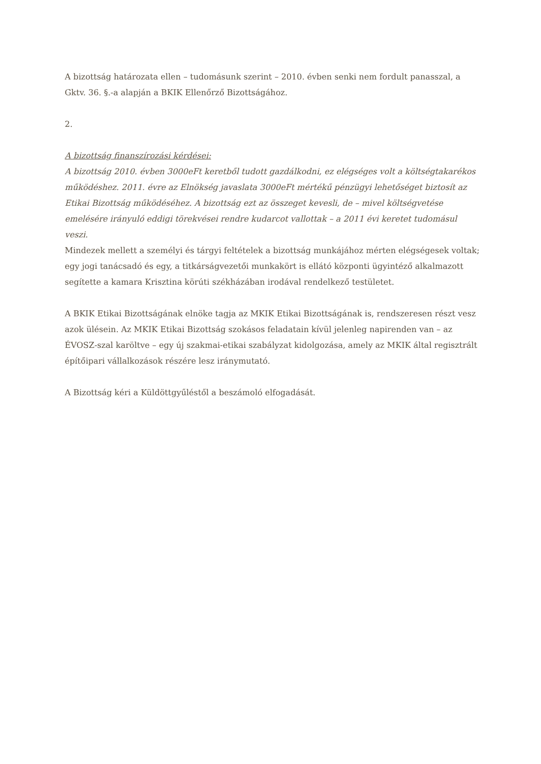A bizottság határozata ellen – tudomásunk szerint – 2010. évben senki nem fordult panasszal, a Gktv. 36. §.-a alapján a BKIK Ellenőrző Bizottságához.
2.
A bizottság finanszírozási kérdései:
A bizottság 2010. évben 3000eFt keretből tudott gazdálkodni, ez elégséges volt a költségtakarékos működéshez. 2011. évre az Elnökség javaslata 3000eFt mértékű pénzügyi lehetőséget biztosít az Etikai Bizottság működéséhez. A bizottság ezt az összeget kevesli, de – mivel költségvetése emelésére irányuló eddigi törekvései rendre kudarcot vallottak – a 2011 évi keretet tudomásul veszi.
Mindezek mellett a személyi és tárgyi feltételek a bizottság munkájához mérten elégségesek voltak; egy jogi tanácsadó és egy, a titkárságvezetői munkakört is ellátó központi ügyintéző alkalmazott segítette a kamara Krisztina körúti székházában irodával rendelkező testületet.
A BKIK Etikai Bizottságának elnöke tagja az MKIK Etikai Bizottságának is, rendszeresen részt vesz azok ülésein. Az MKIK Etikai Bizottság szokásos feladatain kívül jelenleg napirenden van – az ÉVOSZ-szal karöltve – egy új szakmai-etikai szabályzat kidolgozása, amely az MKIK által regisztrált építőipari vállalkozások részére lesz iránymutató.
A Bizottság kéri a Küldöttgyűléstől a beszámoló elfogadását.